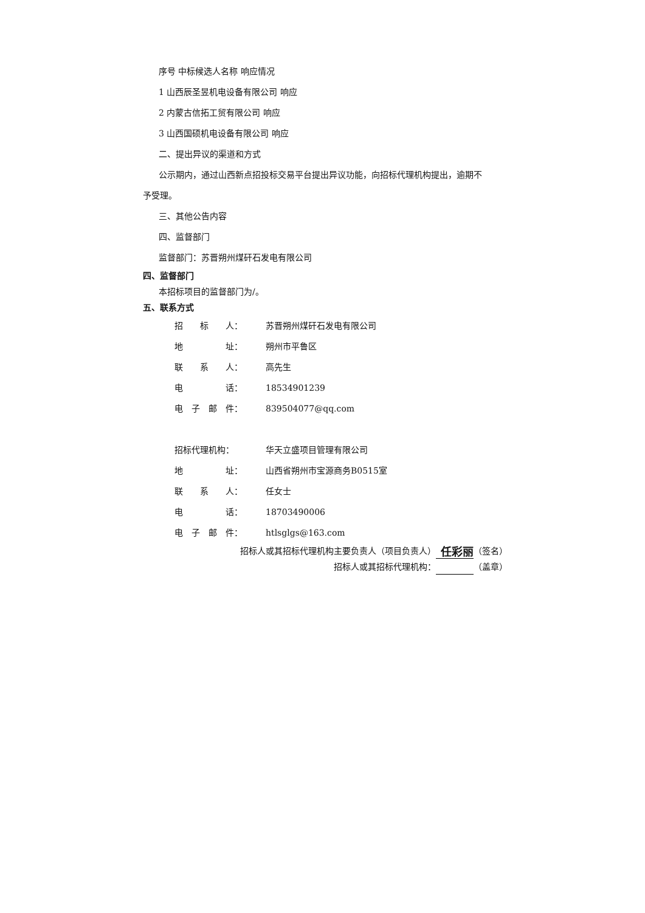序号 中标候选人名称 响应情况
1 山西辰圣昱机电设备有限公司 响应
2 内蒙古信拓工贸有限公司 响应
3 山西国硕机电设备有限公司 响应
二、提出异议的渠道和方式
公示期内，通过山西新点招投标交易平台提出异议功能，向招标代理机构提出，逾期不
予受理。
三、其他公告内容
四、监督部门
监督部门：苏晋朔州煤矸石发电有限公司
四、监督部门
本招标项目的监督部门为/。
五、联系方式
招　　标　　人： 苏晋朔州煤矸石发电有限公司
地　　　　　址： 朔州市平鲁区
联　　系　　人： 高先生
电　　　　　话： 18534901239
电　子　邮　件： 839504077@qq.com
招标代理机构： 华天立盛项目管理有限公司
地　　　　　址： 山西省朔州市宝源商务B0515室
联　　系　　人： 任女士
电　　　　　话： 18703490006
电　子　邮　件： htlsglgs@163.com
招标人或其招标代理机构主要负责人（项目负责人） 任彩丽 （签名）
招标人或其招标代理机构： （盖章）